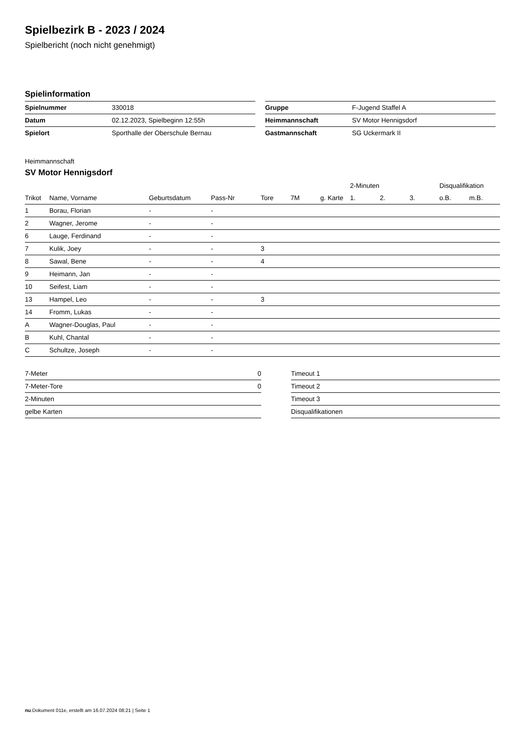Spielbezirk B - 2023 / 2024
Spielbericht (noch nicht genehmigt)
Spielinformation
| Spielnummer | 330018 |
| Datum | 02.12.2023, Spielbeginn 12:55h |
| Spielort | Sporthalle der Oberschule Bernau |
| Gruppe | F-Jugend Staffel A |
| Heimmannschaft | SV Motor Hennigsdorf |
| Gastmannschaft | SG Uckermark II |
Heimmannschaft
SV Motor Hennigsdorf
| | | | | | | | 2-Minuten | | | Disqualifikation | |
| --- | --- | --- | --- | --- | --- | --- | --- | --- | --- | --- | --- |
| Trikot | Name, Vorname | Geburtsdatum | Pass-Nr | Tore | 7M | g. Karte | 1. | 2. | 3. | o.B. | m.B. |
| 1 | Borau, Florian | - | - | | | | | | | | |
| 2 | Wagner, Jerome | - | - | | | | | | | | |
| 6 | Lauge, Ferdinand | - | - | | | | | | | | |
| 7 | Kulik, Joey | - | - | 3 | | | | | | | |
| 8 | Sawal, Bene | - | - | 4 | | | | | | | |
| 9 | Heimann, Jan | - | - | | | | | | | | |
| 10 | Seifest, Liam | - | - | | | | | | | | |
| 13 | Hampel, Leo | - | - | 3 | | | | | | | |
| 14 | Fromm, Lukas | - | - | | | | | | | | |
| A | Wagner-Douglas, Paul | - | - | | | | | | | | |
| B | Kuhl, Chantal | - | - | | | | | | | | |
| C | Schultze, Joseph | - | - | | | | | | | | |
| 7-Meter | 0 |
| 7-Meter-Tore | 0 |
| 2-Minuten | |
| gelbe Karten | |
| Timeout 1 |
| Timeout 2 |
| Timeout 3 |
| Disqualifikationen |
nu.Dokument 011e, erstellt am 16.07.2024 08:21 | Seite 1